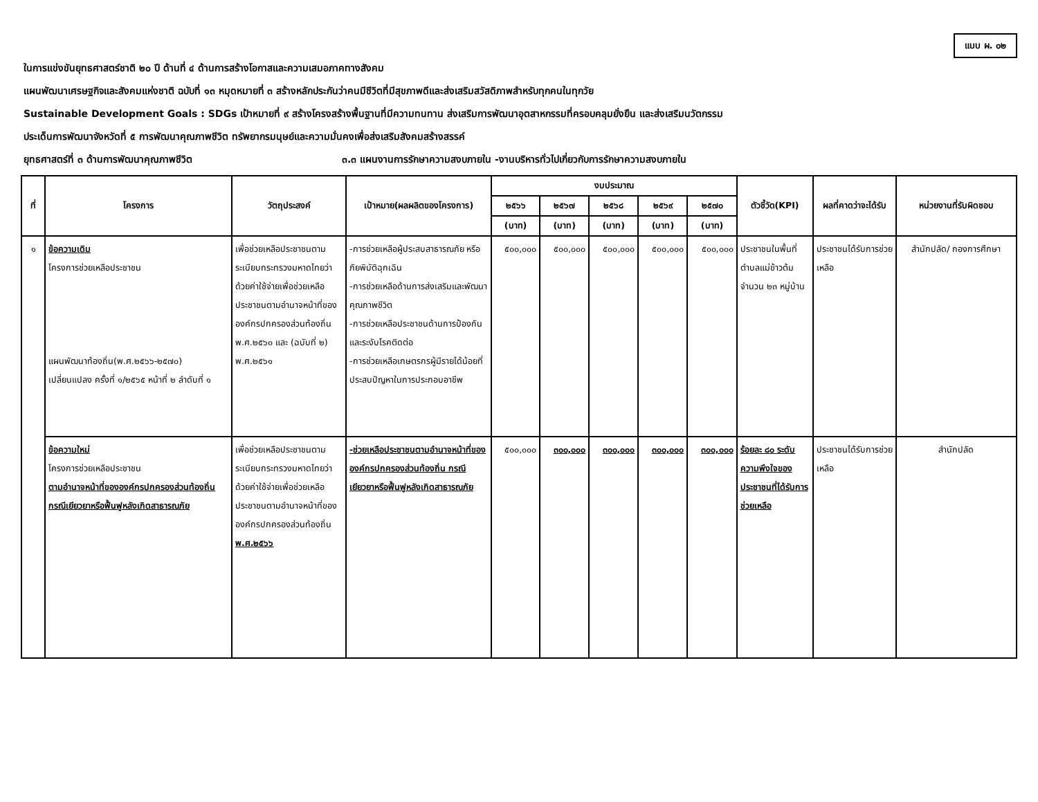แบบ ผ. ๐๒
ในการแข่งขันยุทธศาสตร์ชาติ ๒๐ ปี ด้านที่ ๔ ด้านการสร้างโอกาสและความเสมอภาคทางสังคม
แผนพัฒนาเศรษฐกิจและสังคมแห่งชาติ ฉบับที่ ๑๓ หมุดหมายที่ ๓ สร้างหลักประกันว่าคนมีชีวิตที่มีสุขภาพดีและส่งเสริมสวัสดิภาพสำหรับทุกคนในทุกวัย
Sustainable Development Goals : SDGs เป้าหมายที่ ๙ สร้างโครงสร้างพื้นฐานที่มีความทนทาน ส่งเสริมการพัฒนาอุตสาหกรรมที่ครอบคลุมยั่งยืน และส่งเสริมนวัตกรรม
ประเด็นการพัฒนาจังหวัดที่ ๕ การพัฒนาคุณภาพชีวิต ทรัพยากรมนุษย์และความมั่นคงเพื่อส่งเสริมสังคมสร้างสรรค์
ยุทธศาสตร์ที่ ๓ ด้านการพัฒนาคุณภาพชีวิต ๓.๓ แผนงานการรักษาความสงบภายใน -งานบริหารทั่วไปเกี่ยวกับการรักษาความสงบภายใน
| ที่ | โครงการ | วัตถุประสงค์ | เป้าหมาย(ผลผลิตของโครงการ) | งบประมาณ | | | | | ตัวชี้วัด(KPI) | ผลที่คาดว่าจะได้รับ | หน่วยงานที่รับผิดชอบ |
| --- | --- | --- | --- | --- | --- | --- | --- | --- | --- | --- | --- |
| | | | | ๒๕๖๖ | ๒๕๖๗ | ๒๕๖๘ | ๒๕๖๙ | ๒๕๗๐ | | | |
| | | | | (บาท) | (บาท) | (บาท) | (บาท) | (บาท) | | | |
| ๑ | ข้อความเดิม โครงการช่วยเหลือประชาชน แผนพัฒนาท้องถิ่น(พ.ศ.๒๕๖๖-๒๕๗๐) เปลี่ยนแปลง ครั้งที่ ๑/๒๕๖๕ หน้าที่ ๒ ลำดับที่ ๑ | เพื่อช่วยเหลือประชาชนตามระเบียบกระทรวงมหาดไทยว่าด้วยค่าใช้จ่ายเพื่อช่วยเหลือประชาชนตามอำนาจหน้าที่ขององค์กรปกครองส่วนท้องถิ่น พ.ศ.๒๕๖๐ และ (ฉบับที่ ๒) พ.ศ.๒๕๖๑ | -การช่วยเหลือผู้ประสบสาธารณภัย หรือภัยพิบัติฉุกเฉิน -การช่วยเหลือด้านการส่งเสริมและพัฒนาคุณภาพชีวิต -การช่วยเหลือประชาชนด้านการป้องกันและระงับโรคติดต่อ -การช่วยเหลือเกษตรกรผู้มีรายได้น้อยที่ประสบปัญหาในการประกอบอาชีพ | ๕๐๐,๐๐๐ | ๕๐๐,๐๐๐ | ๕๐๐,๐๐๐ | ๕๐๐,๐๐๐ | ๕๐๐,๐๐๐ | ประชาชนในพื้นที่ตำบลแม่ข้าวต้ม จำนวน ๒๓ หมู่บ้าน | ประชาชนได้รับการช่วยเหลือ | สำนักปลัด/ กองการศึกษา |
| | ข้อความใหม่ โครงการช่วยเหลือประชาชน ตามอำนาจหน้าที่ขององค์กรปกครองส่วนท้องถิ่น กรณีเยียวยาหรือฟื้นฟูหลังเกิดสาธารณภัย | เพื่อช่วยเหลือประชาชนตามระเบียบกระทรวงมหาดไทยว่าด้วยค่าใช้จ่ายเพื่อช่วยเหลือประชาชนตามอำนาจหน้าที่ขององค์กรปกครองส่วนท้องถิ่น พ.ศ.๒๕๖๖ | -ช่วยเหลือประชาชนตามอำนาจหน้าที่ขององค์กรปกครองส่วนท้องถิ่น กรณีเยียวยาหรือฟื้นฟูหลังเกิดสาธารณภัย | ๕๐๐,๐๐๐ | ๓๐๐,๐๐๐ | ๓๐๐,๐๐๐ | ๓๐๐,๐๐๐ | ๓๐๐,๐๐๐ | ร้อยละ ๘๐ ระดับความพึงใจของประชาชนที่ได้รับการช่วยเหลือ | ประชาชนได้รับการช่วยเหลือ | สำนักปลัด |